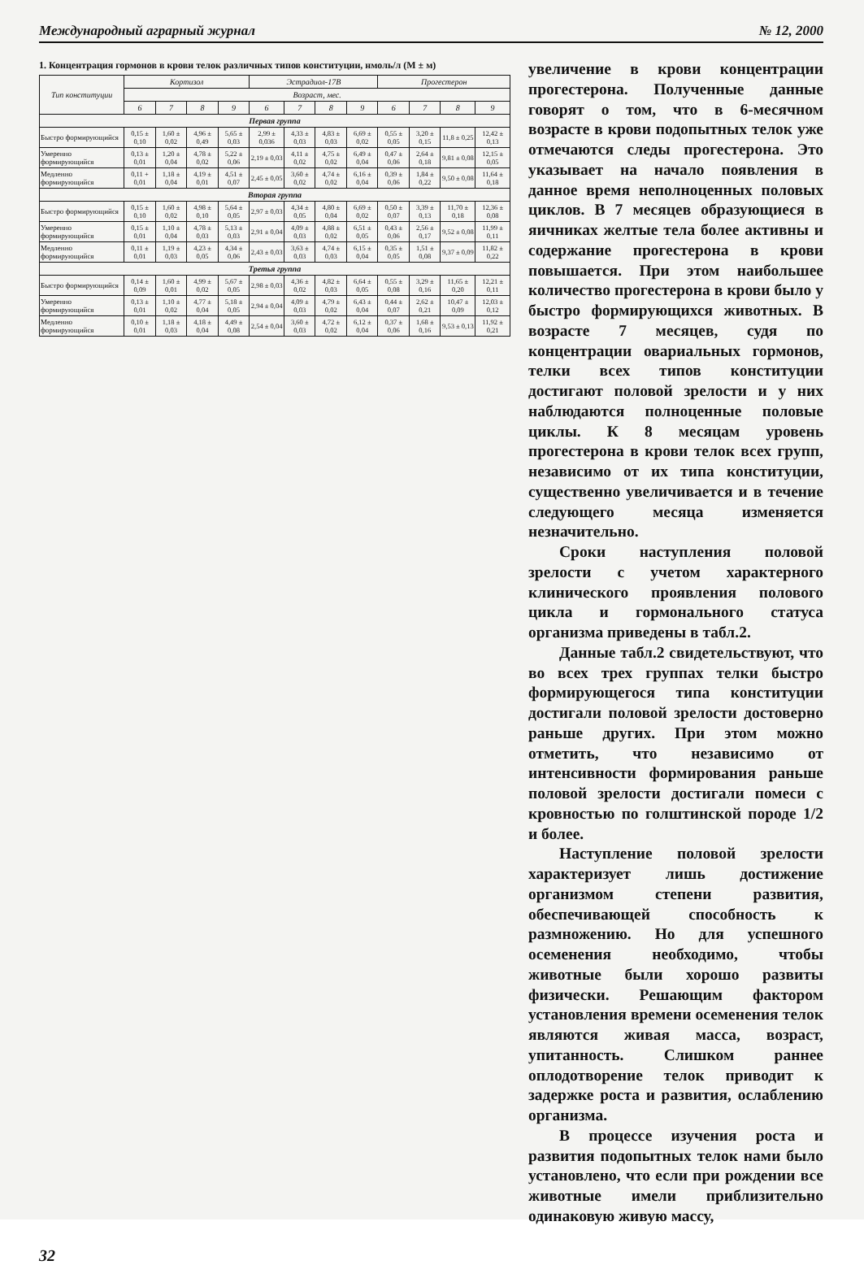Международный аграрный журнал № 12, 2000
1. Концентрация гормонов в крови телок различных типов конституции, нмоль/л (M ± м)
| Тип конституции | Кортизол | | | | Эстрадиол-17В | | | | Прогестерон | | | |
| --- | --- | --- | --- | --- | --- | --- | --- | --- | --- | --- | --- | --- |
| | Возраст, мес. | | | | | | | | | | | |
| | 6 | 7 | 8 | 9 | 6 | 7 | 8 | 9 | 6 | 7 | 8 | 9 |
| Первая группа | | | | | | | | | | | | |
| Быстро формирующийся | 0,15 ± 0,10 | 1,60 ± 0,02 | 4,96 ± 0,49 | 5,65 ± 0,03 | 2,99 ± 0,036 | 4,33 ± 0,03 | 4,83 ± 0,03 | 6,69 ± 0,02 | 0,55 ± 0,05 | 3,20 ± 0,15 | 11,8 ± 0,25 | 12,42 ± 0,13 |
| Умеренно формирующийся | 0,13 ± 0,01 | 1,20 ± 0,04 | 4,78 ± 0,02 | 5,22 ± 0,06 | 2,19 ± 0,03 | 4,11 ± 0,02 | 4,75 ± 0,02 | 6,49 ± 0,04 | 0,47 ± 0,06 | 2,64 ± 0,18 | 9,81 ± 0,08 | 12,15 ± 0,05 |
| Медленно формирующийся | 0,11 + 0,01 | 1,18 ± 0,04 | 4,19 ± 0,01 | 4,51 ± 0,07 | 2,45 ± 0,05 | 3,60 ± 0,02 | 4,74 ± 0,02 | 6,16 ± 0,04 | 0,39 ± 0,06 | 1,84 ± 0,22 | 9,50 ± 0,08 | 11,64 ± 0,18 |
| Вторая группа | | | | | | | | | | | | |
| Быстро формирующийся | 0,15 ± 0,10 | 1,60 ± 0,02 | 4,98 ± 0,10 | 5,64 ± 0,05 | 2,97 ± 0,03 | 4,34 ± 0,05 | 4,80 ± 0,04 | 6,69 ± 0,02 | 0,50 ± 0,07 | 3,39 ± 0,13 | 11,70 ± 0,18 | 12,36 ± 0,08 |
| Умеренно формирующийся | 0,15 ± 0,01 | 1,10 ± 0,04 | 4,78 ± 0,03 | 5,13 ± 0,03 | 2,91 ± 0,04 | 4,09 ± 0,03 | 4,88 ± 0,02 | 6,51 ± 0,05 | 0,43 ± 0,06 | 2,56 ± 0,17 | 9,52 ± 0,08 | 11,99 ± 0,11 |
| Медленно формирующийся | 0,11 ± 0,01 | 1,19 ± 0,03 | 4,23 ± 0,05 | 4,34 ± 0,06 | 2,43 ± 0,03 | 3,63 ± 0,03 | 4,74 ± 0,03 | 6,15 ± 0,04 | 0,35 ± 0,05 | 1,51 ± 0,08 | 9,37 ± 0,09 | 11,82 ± 0,22 |
| Третья группа | | | | | | | | | | | | |
| Быстро формирующийся | 0,14 ± 0,09 | 1,60 ± 0,01 | 4,99 ± 0,02 | 5,67 ± 0,05 | 2,98 ± 0,03 | 4,36 ± 0,02 | 4,82 ± 0,03 | 6,64 ± 0,05 | 0,55 ± 0,08 | 3,29 ± 0,16 | 11,65 ± 0,20 | 12,21 ± 0,11 |
| Умеренно формирующийся | 0,13 ± 0,01 | 1,10 ± 0,02 | 4,77 ± 0,04 | 5,18 ± 0,05 | 2,94 ± 0,04 | 4,09 ± 0,03 | 4,79 ± 0,02 | 6,43 ± 0,04 | 0,44 ± 0,07 | 2,62 ± 0,21 | 10,47 ± 0,09 | 12,03 ± 0,12 |
| Медленно формирующийся | 0,10 ± 0,01 | 1,18 ± 0,03 | 4,18 ± 0,04 | 4,49 ± 0,08 | 2,54 ± 0,04 | 3,60 ± 0,03 | 4,72 ± 0,02 | 6,12 ± 0,04 | 0,37 ± 0,06 | 1,68 ± 0,16 | 9,53 ± 0,13 | 11,92 ± 0,21 |
увеличение в крови концентрации прогестерона. Полученные данные говорят о том, что в 6-месячном возрасте в крови подопытных телок уже отмечаются следы прогестерона. Это указывает на начало появления в данное время неполноценных половых циклов. В 7 месяцев образующиеся в яичниках желтые тела более активны и содержание прогестерона в крови повышается. При этом наибольшее количество прогестерона в крови было у быстро формирующихся животных. В возрасте 7 месяцев, судя по концентрации овариальных гормонов, телки всех типов конституции достигают половой зрелости и у них наблюдаются полноценные половые циклы. К 8 месяцам уровень прогестерона в крови телок всех групп, независимо от их типа конституции, существенно увеличивается и в течение следующего месяца изменяется незначительно.
Сроки наступления половой зрелости с учетом характерного клинического проявления полового цикла и гормонального статуса организма приведены в табл.2.
Данные табл.2 свидетельствуют, что во всех трех группах телки быстро формирующегося типа конституции достигали половой зрелости достоверно раньше других. При этом можно отметить, что независимо от интенсивности формирования раньше половой зрелости достигали помеси с кровностью по голштинской породе 1/2 и более.
Наступление половой зрелости характеризует лишь достижение организмом степени развития, обеспечивающей способность к размножению. Но для успешного осеменения необходимо, чтобы животные были хорошо развиты физически. Решающим фактором установления времени осеменения телок являются живая масса, возраст, упитанность. Слишком раннее оплодотворение телок приводит к задержке роста и развития, ослаблению организма.
В процессе изучения роста и развития подопытных телок нами было установлено, что если при рождении все животные имели приблизительно одинаковую живую массу,
32